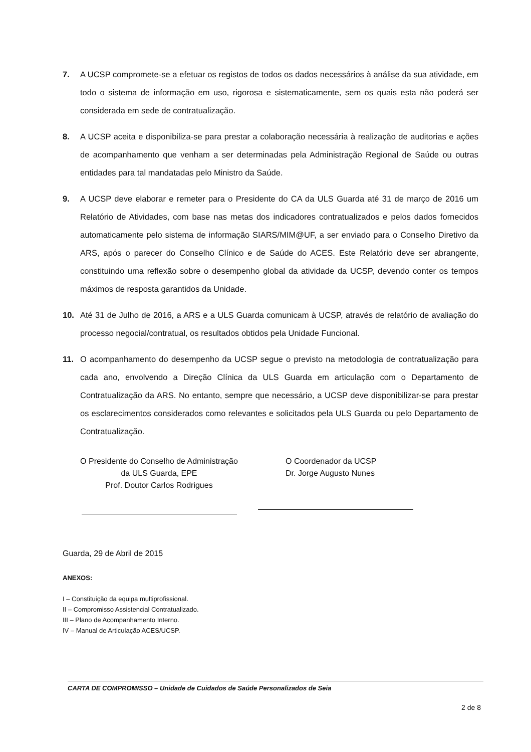7. A UCSP compromete-se a efetuar os registos de todos os dados necessários à análise da sua atividade, em todo o sistema de informação em uso, rigorosa e sistematicamente, sem os quais esta não poderá ser considerada em sede de contratualização.
8. A UCSP aceita e disponibiliza-se para prestar a colaboração necessária à realização de auditorias e ações de acompanhamento que venham a ser determinadas pela Administração Regional de Saúde ou outras entidades para tal mandatadas pelo Ministro da Saúde.
9. A UCSP deve elaborar e remeter para o Presidente do CA da ULS Guarda até 31 de março de 2016 um Relatório de Atividades, com base nas metas dos indicadores contratualizados e pelos dados fornecidos automaticamente pelo sistema de informação SIARS/MIM@UF, a ser enviado para o Conselho Diretivo da ARS, após o parecer do Conselho Clínico e de Saúde do ACES. Este Relatório deve ser abrangente, constituindo uma reflexão sobre o desempenho global da atividade da UCSP, devendo conter os tempos máximos de resposta garantidos da Unidade.
10. Até 31 de Julho de 2016, a ARS e a ULS Guarda comunicam à UCSP, através de relatório de avaliação do processo negocial/contratual, os resultados obtidos pela Unidade Funcional.
11. O acompanhamento do desempenho da UCSP segue o previsto na metodologia de contratualização para cada ano, envolvendo a Direção Clínica da ULS Guarda em articulação com o Departamento de Contratualização da ARS. No entanto, sempre que necessário, a UCSP deve disponibilizar-se para prestar os esclarecimentos considerados como relevantes e solicitados pela ULS Guarda ou pelo Departamento de Contratualização.
O Presidente do Conselho de Administração
da ULS Guarda, EPE
Prof. Doutor Carlos Rodrigues
O Coordenador da UCSP
Dr. Jorge Augusto Nunes
Guarda, 29 de Abril de 2015
ANEXOS:
I – Constituição da equipa multiprofissional.
II – Compromisso Assistencial Contratualizado.
III – Plano de Acompanhamento Interno.
IV – Manual de Articulação ACES/UCSP.
CARTA DE COMPROMISSO – Unidade de Cuidados de Saúde Personalizados de Seia
2 de 8